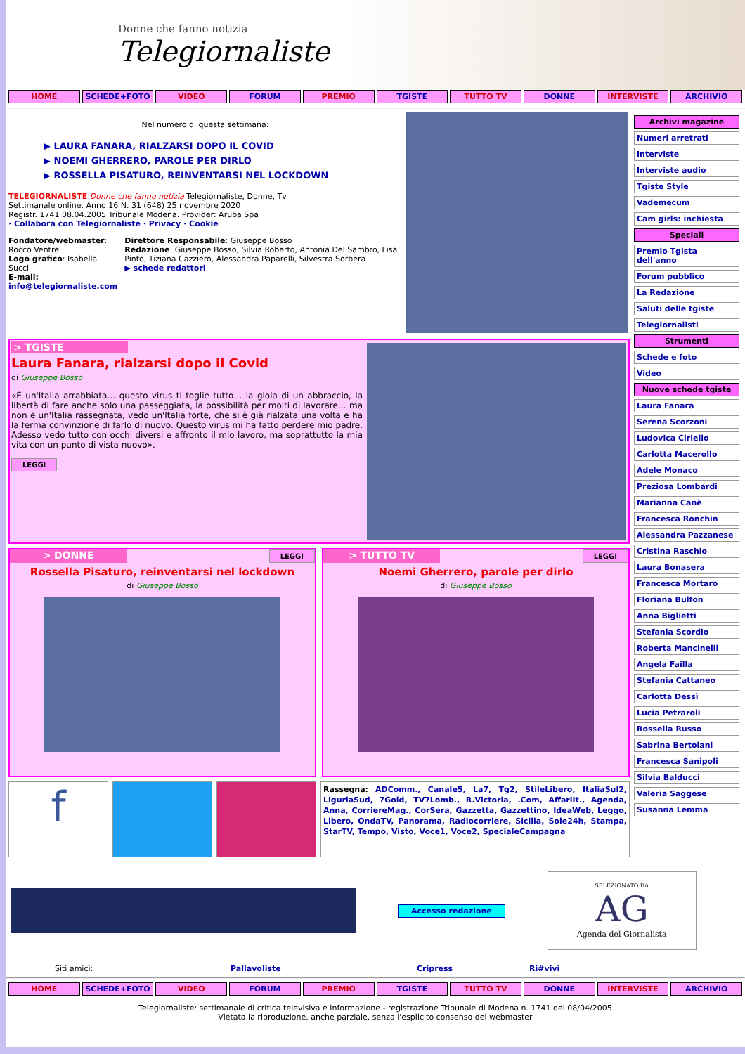Donne che fanno notizia
Telegiornaliste
HOME SCHEDE+FOTO VIDEO FORUM PREMIO TGISTE TUTTO TV DONNE INTERVISTE ARCHIVIO
Nel numero di questa settimana:
▶ LAURA FANARA, RIALZARSI DOPO IL COVID
▶ NOEMI GHERRERO, PAROLE PER DIRLO
▶ ROSSELLA PISATURO, REINVENTARSI NEL LOCKDOWN
TELEGIORNALISTE Donne che fanno notizia Telegiornaliste, Donne, Tv
Settimanale online. Anno 16 N. 31 (648) 25 novembre 2020
Registr. 1741 08.04.2005 Tribunale Modena. Provider: Aruba Spa
· Collabora con Telegiornaliste · Privacy · Cookie
Fondatore/webmaster: Rocco Ventre
Logo grafico: Isabella Succi
E-mail: info@telegiornaliste.com
Direttore Responsabile: Giuseppe Bosso
Redazione: Giuseppe Bosso, Silvia Roberto, Antonia Del Sambro, Lisa Pinto, Tiziana Cazziero, Alessandra Paparelli, Silvestra Sorbera
▶ schede redattori
> TGISTE
Laura Fanara, rialzarsi dopo il Covid
di Giuseppe Bosso
«È un'Italia arrabbiata… questo virus ti toglie tutto… la gioia di un abbraccio, la libertà di fare anche solo una passeggiata, la possibilità per molti di lavorare… ma non è un'Italia rassegnata, vedo un'Italia forte, che si è già rialzata una volta e ha la ferma convinzione di farlo di nuovo. Questo virus mi ha fatto perdere mio padre. Adesso vedo tutto con occhi diversi e affronto il mio lavoro, ma soprattutto la mia vita con un punto di vista nuovo».
LEGGI
> DONNE
LEGGI
Rossella Pisaturo, reinventarsi nel lockdown
di Giuseppe Bosso
> TUTTO TV
LEGGI
Noemi Gherrero, parole per dirlo
di Giuseppe Bosso
f
Rassegna: ADComm., Canale5, La7, Tg2, StileLibero, ItaliaSul2, LiguriaSud, 7Gold, TV7Lomb., R.Victoria, .Com, AffariIt., Agenda, Anna, CorriereMag., CorSera, Gazzetta, Gazzettino, IdeaWeb, Leggo, Libero, OndaTV, Panorama, Radiocorriere, Sicilia, Sole24h, Stampa, StarTV, Tempo, Visto, Voce1, Voce2, SpecialeCampagna
Archivi magazine
Numeri arretrati
Interviste
Interviste audio
Tgiste Style
Vademecum
Cam girls: inchiesta
Speciali
Premio Tgista dell'anno
Forum pubblico
La Redazione
Saluti delle tgiste
Telegiornalisti
Strumenti
Schede e foto
Video
Nuove schede tgiste
Laura Fanara
Serena Scorzoni
Ludovica Ciriello
Carlotta Macerollo
Adele Monaco
Preziosa Lombardi
Marianna Canè
Francesca Ronchin
Alessandra Pazzanese
Cristina Raschio
Laura Bonasera
Francesca Mortaro
Floriana Bulfon
Anna Biglietti
Stefania Scordio
Roberta Mancinelli
Angela Failla
Stefania Cattaneo
Carlotta Dessì
Lucia Petraroli
Rossella Russo
Sabrina Bertolani
Francesca Sanipoli
Silvia Balducci
Valeria Saggese
Susanna Lemma
Accesso redazione
SELEZIONATO DA
AG
Agenda del Giornalista
Siti amici: Pallavoliste Cripress Ri#vivi
HOME SCHEDE+FOTO VIDEO FORUM PREMIO TGISTE TUTTO TV DONNE INTERVISTE ARCHIVIO
Telegiornaliste: settimanale di critica televisiva e informazione - registrazione Tribunale di Modena n. 1741 del 08/04/2005
Vietata la riproduzione, anche parziale, senza l'esplicito consenso del webmaster